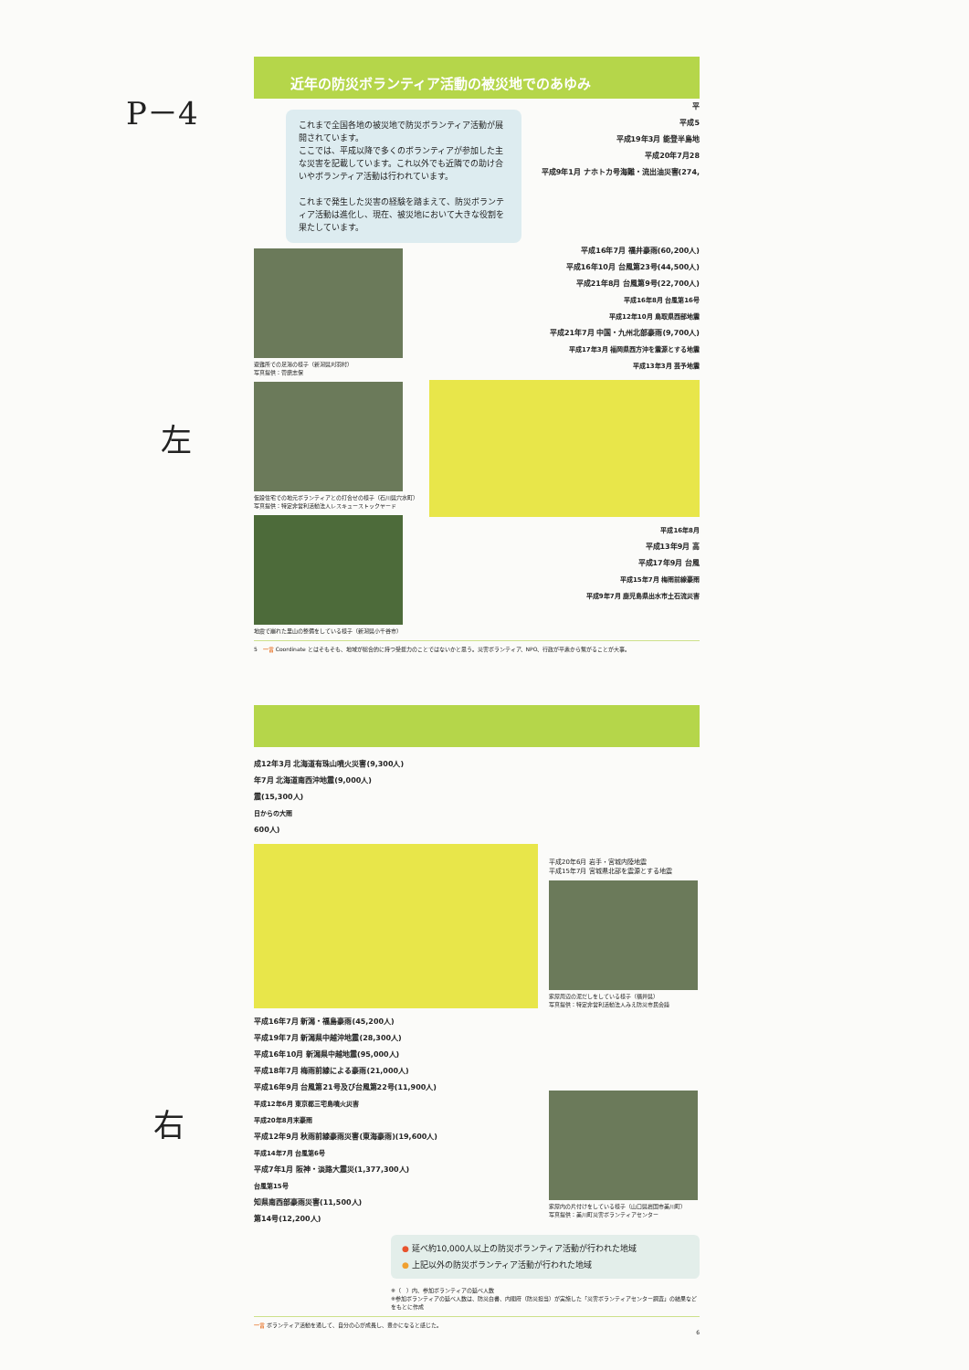P－4
左
右
近年の防災ボランティア活動の被災地でのあゆみ
これまで全国各地の被災地で防災ボランティア活動が展開されています。
ここでは、平成以降で多くのボランティアが参加した主な災害を記載しています。これ以外でも近隣での助け合いやボランティア活動は行われています。
これまで発生した災害の経験を踏まえて、防災ボランティア活動は進化し、現在、被災地において大きな役割を果たしています。
平
平成5
平成19年3月 能登半島地
平成20年7月28
平成9年1月 ナホトカ号海難・流出油災害(274,
避難所での足湯の様子（新潟県刈羽村）
写真提供：菅磨志保
仮設住宅での地元ボランティアとの打合せの様子（石川県穴水町）
写真提供：特定非営利活動法人レスキューストックヤード
地震で崩れた里山の整備をしている様子（新潟県小千谷市）
平成16年7月 福井豪雨(60,200人)
平成16年10月 台風第23号(44,500人)
平成21年8月 台風第9号(22,700人)
平成16年8月 台風第16号
平成12年10月 鳥取県西部地震
平成21年7月 中国・九州北部豪雨(9,700人)
平成17年3月 福岡県西方沖を震源とする地震
平成13年3月 芸予地震
平成16年8月
平成13年9月 高
平成17年9月 台風
平成15年7月 梅雨前線豪雨
平成9年7月 鹿児島県出水市土石流災害
5　一言 Coordinate とはそもそも、地域が総合的に持つ受援力のことではないかと思う。災害ボランティア、NPO、行政が平素から繋がることが大事。
成12年3月 北海道有珠山噴火災害(9,300人)
年7月 北海道南西沖地震(9,000人)
震(15,300人)
日からの大雨
600人)
平成16年7月 新潟・福島豪雨(45,200人)
平成19年7月 新潟県中越沖地震(28,300人)
平成16年10月 新潟県中越地震(95,000人)
平成18年7月 梅雨前線による豪雨(21,000人)
平成16年9月 台風第21号及び台風第22号(11,900人)
平成12年6月 東京都三宅島噴火災害
平成20年8月末豪雨
平成12年9月 秋雨前線豪雨災害(東海豪雨)(19,600人)
平成14年7月 台風第6号
平成7年1月 阪神・淡路大震災(1,377,300人)
台風第15号
知県南西部豪雨災害(11,500人)
第14号(12,200人)
平成20年6月 岩手・宮城内陸地震
平成15年7月 宮城県北部を震源とする地震
家屋周辺の泥だしをしている様子（福井県）
写真提供：特定非営利活動法人みえ防災市民会議
家屋内の片付けをしている様子（山口県岩国市美川町）
写真提供：美川町災害ボランティアセンター
● 延べ約10,000人以上の防災ボランティア活動が行われた地域
● 上記以外の防災ボランティア活動が行われた地域
※（　）内、参加ボランティアの延べ人数
※参加ボランティアの延べ人数は、防災白書、内閣府（防災担当）が実施した「災害ボランティアセンター調査」の結果などをもとに作成
一言 ボランティア活動を通して、自分の心が成長し、豊かになると感じた。
6